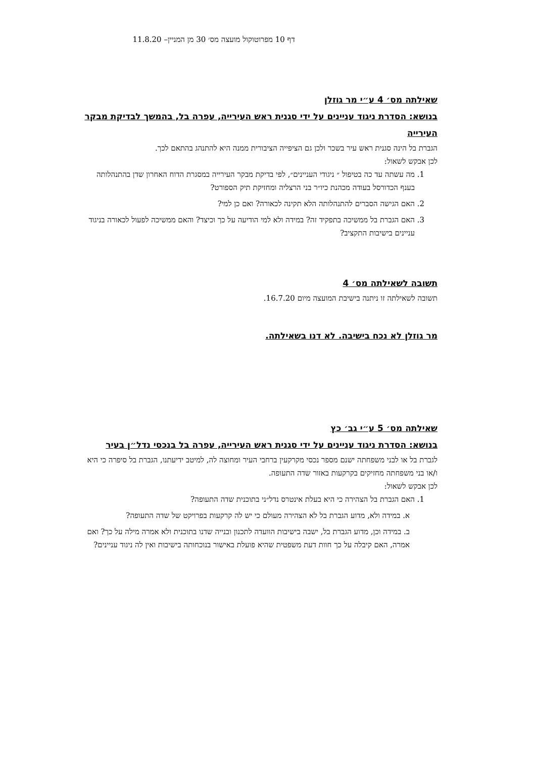דף 10 מפרוטוקול מועצה מס׳ 30 מן המניין– 11.8.20
שאילתה מס׳ 4 ע״י מר גוזלן
בנושא: הסדרת ניגוד עניינים על ידי סגנית ראש העירייה, עפרה בל, בהמשך לבדיקת מבקר העירייה
הגברת בל הינה סגנית ראש עיר בשכר ולכן גם הציפייה הציבורית ממנה היא להתנהג בהתאם לכך.
לכן אבקש לשאול:
1. מה עשתה עד כה בטיפול ״ ניגודי העניינים״, לפי בדיקת מבקר העירייה במסגרת הדוח האחרון שדן בהתנהלותה בענף הכדורסל בעודה מכהנת כיו״ר בני הרצליה ומחזיקת תיק הספורט?
2. האם הגישה הסברים להתנהלותה הלא תקינה לכאורה? ואם כן למי?
3. האם הגברת בל ממשיכה בתפקיד זה? במידה ולא למי הודיעה על כך וכיצד? והאם ממשיכה לפעול לכאורה בניגוד עניינים בישיבות התקציב?
תשובה לשאילתה מס׳ 4
תשובה לשאילתה זו ניתנה בישיבת המועצה מיום 16.7.20.
מר גוזלן לא נכח בישיבה. לא דנו בשאילתה.
שאילתה מס׳ 5 ע״י גב׳ כץ
בנושא: הסדרת ניגוד עניינים על ידי סגנית ראש העירייה, עפרה בל בנכסי נדל״ן בעיר
לגברת בל או לבני משפחתה ישנם מספר נכסי מקרקעין ברחבי העיר ומחוצה לה, למיטב ידיעתנו, הגברת בל סיפרה כי היא ו/או בני משפחתה מחזיקים בקרקעות באזור שדה התעופה.
לכן אבקש לשאול:
1. האם הגברת בל הצהירה כי היא בעלת אינטרס נדל״ני בתוכנית שדה התעופה?
א. במידה ולא, מדוע הגברת בל לא הצהירה מעולם כי יש לה קרקעות בפרויקט של שדה התעופה?
ב. במידה וכן, מדוע הגברת בל, ישבה בישיבות הוועדה לתכנון ובנייה שדנו בתוכנית ולא אמרה מילה על כך? ואם אמרה, האם קיבלה על כך חוות דעת משפטית שהיא פועלת באישור בנוכחותה בישיבות ואין לה ניגוד עניינים?